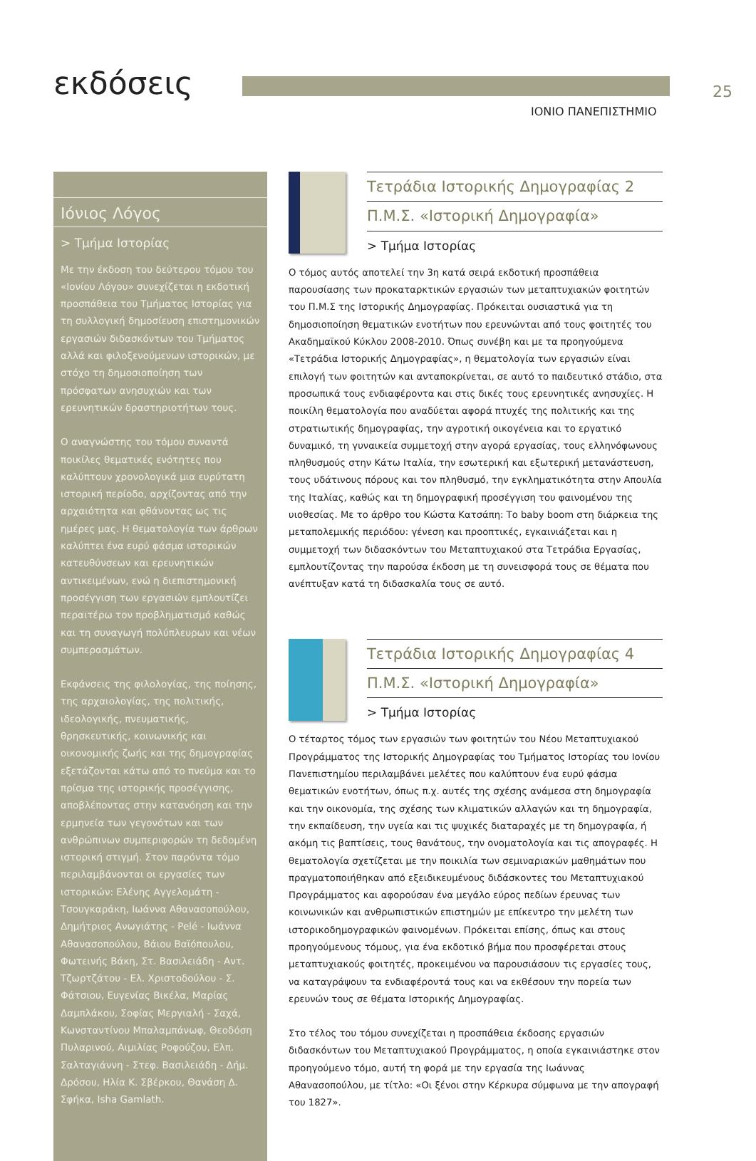εκδόσεις
25
ΙΟΝΙΟ ΠΑΝΕΠΙΣΤΗΜΙΟ
Ιόνιος Λόγος
> Τμήμα Ιστορίας
Με την έκδοση του δεύτερου τόμου του «Ιονίου Λόγου» συνεχίζεται η εκδοτική προσπάθεια του Τμήματος Ιστορίας για τη συλλογική δημοσίευση επιστημονικών εργασιών διδασκόντων του Τμήματος αλλά και φιλοξενούμενων ιστορικών, με στόχο τη δημοσιοποίηση των πρόσφατων ανησυχιών και των ερευνητικών δραστηριοτήτων τους.
Ο αναγνώστης του τόμου συναντά ποικίλες θεματικές ενότητες που καλύπτουν χρονολογικά μια ευρύτατη ιστορική περίοδο, αρχίζοντας από την αρχαιότητα και φθάνοντας ως τις ημέρες μας. Η θεματολογία των άρθρων καλύπτει ένα ευρύ φάσμα ιστορικών κατευθύνσεων και ερευνητικών αντικειμένων, ενώ η διεπιστημονική προσέγγιση των εργασιών εμπλουτίζει περαιτέρω τον προβληματισμό καθώς και τη συναγωγή πολύπλευρων και νέων συμπερασμάτων.
Εκφάνσεις της φιλολογίας, της ποίησης, της αρχαιολογίας, της πολιτικής, ιδεολογικής, πνευματικής, θρησκευτικής, κοινωνικής και οικονομικής ζωής και της δημογραφίας εξετάζονται κάτω από το πνεύμα και το πρίσμα της ιστορικής προσέγγισης, αποβλέποντας στην κατανόηση και την ερμηνεία των γεγονότων και των ανθρώπινων συμπεριφορών τη δεδομένη ιστορική στιγμή. Στον παρόντα τόμο περιλαμβάνονται οι εργασίες των ιστορικών: Ελένης Αγγελομάτη - Τσουγκαράκη, Ιωάννα Αθανασοπούλου, Δημήτριος Ανωγιάτης - Pelé - Ιωάννα Αθανασοπούλου, Βάιου Βαϊόπουλου, Φωτεινής Βάκη, Στ. Βασιλειάδη - Αντ. Τζωρτζάτου - Ελ. Χριστοδούλου - Σ. Φάτσιου, Ευγενίας Βικέλα, Μαρίας Δαμπλάκου, Σοφίας Μεργιαλή - Σαχά, Κωνσταντίνου Μπαλαμπάνωφ, Θεοδόση Πυλαρινού, Αιμιλίας Ροφούζου, Ελπ. Σαλταγιάννη - Στεφ. Βασιλειάδη - Δήμ. Δρόσου, Ηλία Κ. Σβέρκου, Θανάση Δ. Σφήκα, Isha Gamlath.
Τετράδια Ιστορικής Δημογραφίας 2
Π.Μ.Σ. «Ιστορική Δημογραφία»
> Τμήμα Ιστορίας
Ο τόμος αυτός αποτελεί την 3η κατά σειρά εκδοτική προσπάθεια παρουσίασης των προκαταρκτικών εργασιών των μεταπτυχιακών φοιτητών του Π.Μ.Σ της Ιστορικής Δημογραφίας. Πρόκειται ουσιαστικά για τη δημοσιοποίηση θεματικών ενοτήτων που ερευνώνται από τους φοιτητές του Ακαδημαϊκού Κύκλου 2008-2010. Όπως συνέβη και με τα προηγούμενα «Τετράδια Ιστορικής Δημογραφίας», η θεματολογία των εργασιών είναι επιλογή των φοιτητών και ανταποκρίνεται, σε αυτό το παιδευτικό στάδιο, στα προσωπικά τους ενδιαφέροντα και στις δικές τους ερευνητικές ανησυχίες. Η ποικίλη θεματολογία που αναδύεται αφορά πτυχές της πολιτικής και της στρατιωτικής δημογραφίας, την αγροτική οικογένεια και το εργατικό δυναμικό, τη γυναικεία συμμετοχή στην αγορά εργασίας, τους ελληνόφωνους πληθυσμούς στην Κάτω Ιταλία, την εσωτερική και εξωτερική μετανάστευση, τους υδάτινους πόρους και τον πληθυσμό, την εγκληματικότητα στην Απουλία της Ιταλίας, καθώς και τη δημογραφική προσέγγιση του φαινομένου της υιοθεσίας. Με το άρθρο του Κώστα Κατσάπη: Το baby boom στη διάρκεια της μεταπολεμικής περιόδου: γένεση και προοπτικές, εγκαινιάζεται και η συμμετοχή των διδασκόντων του Μεταπτυχιακού στα Τετράδια Εργασίας, εμπλουτίζοντας την παρούσα έκδοση με τη συνεισφορά τους σε θέματα που ανέπτυξαν κατά τη διδασκαλία τους σε αυτό.
Τετράδια Ιστορικής Δημογραφίας 4
Π.Μ.Σ. «Ιστορική Δημογραφία»
> Τμήμα Ιστορίας
Ο τέταρτος τόμος των εργασιών των φοιτητών του Νέου Μεταπτυχιακού Προγράμματος της Ιστορικής Δημογραφίας του Τμήματος Ιστορίας του Ιονίου Πανεπιστημίου περιλαμβάνει μελέτες που καλύπτουν ένα ευρύ φάσμα θεματικών ενοτήτων, όπως π.χ. αυτές της σχέσης ανάμεσα στη δημογραφία και την οικονομία, της σχέσης των κλιματικών αλλαγών και τη δημογραφία, την εκπαίδευση, την υγεία και τις ψυχικές διαταραχές με τη δημογραφία, ή ακόμη τις βαπτίσεις, τους θανάτους, την ονοματολογία και τις απογραφές. Η θεματολογία σχετίζεται με την ποικιλία των σεμιναριακών μαθημάτων που πραγματοποιήθηκαν από εξειδικευμένους διδάσκοντες του Μεταπτυχιακού Προγράμματος και αφορούσαν ένα μεγάλο εύρος πεδίων έρευνας των κοινωνικών και ανθρωπιστικών επιστημών με επίκεντρο την μελέτη των ιστορικοδημογραφικών φαινομένων. Πρόκειται επίσης, όπως και στους προηγούμενους τόμους, για ένα εκδοτικό βήμα που προσφέρεται στους μεταπτυχιακούς φοιτητές, προκειμένου να παρουσιάσουν τις εργασίες τους, να καταγράψουν τα ενδιαφέροντά τους και να εκθέσουν την πορεία των ερευνών τους σε θέματα Ιστορικής Δημογραφίας.
Στο τέλος του τόμου συνεχίζεται η προσπάθεια έκδοσης εργασιών διδασκόντων του Μεταπτυχιακού Προγράμματος, η οποία εγκαινιάστηκε στον προηγούμενο τόμο, αυτή τη φορά με την εργασία της Ιωάννας Αθανασοπούλου, με τίτλο: «Οι ξένοι στην Κέρκυρα σύμφωνα με την απογραφή του 1827».